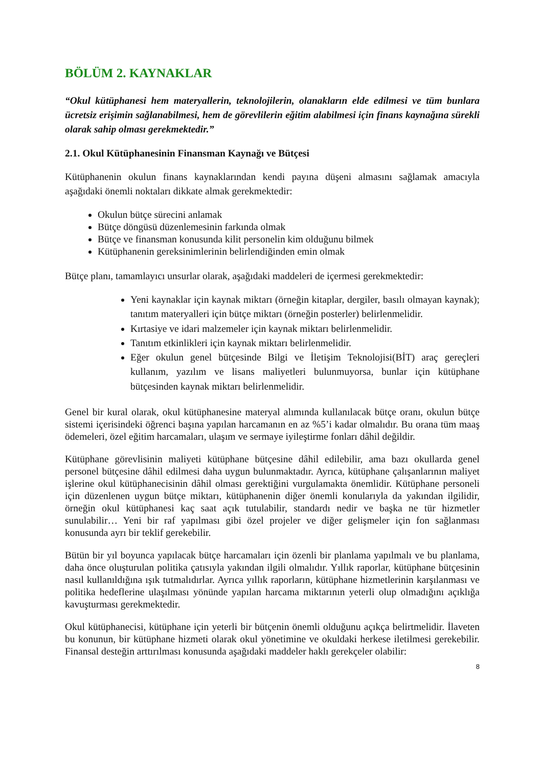BÖLÜM 2. KAYNAKLAR
“Okul kütüphanesi hem materyallerin, teknolojilerin, olanakların elde edilmesi ve tüm bunlara ücretsiz erişimin sağlanabilmesi, hem de görevlilerin eğitim alabilmesi için finans kaynağına sürekli olarak sahip olması gerekmektedir.”
2.1. Okul Kütüphanesinin Finansman Kaynağı ve Bütçesi
Kütüphanenin okulun finans kaynaklarından kendi payına düşeni almasını sağlamak amacıyla aşağıdaki önemli noktaları dikkate almak gerekmektedir:
Okulun bütçe sürecini anlamak
Bütçe döngüsü düzenlemesinin farkında olmak
Bütçe ve finansman konusunda kilit personelin kim olduğunu bilmek
Kütüphanenin gereksinimlerinin belirlendiğinden emin olmak
Bütçe planı, tamamlayıcı unsurlar olarak, aşağıdaki maddeleri de içermesi gerekmektedir:
Yeni kaynaklar için kaynak miktarı (örneğin kitaplar, dergiler, basılı olmayan kaynak); tanıtım materyalleri için bütçe miktarı (örneğin posterler) belirlenmelidir.
Kırtasiye ve idari malzemeler için kaynak miktarı belirlenmelidir.
Tanıtım etkinlikleri için kaynak miktarı belirlenmelidir.
Eğer okulun genel bütçesinde Bilgi ve İletişim Teknolojisi(BİT) araç gereçleri kullanım, yazılım ve lisans maliyetleri bulunmuyorsa, bunlar için kütüphane bütçesinden kaynak miktarı belirlenmelidir.
Genel bir kural olarak, okul kütüphanesine materyal alımında kullanılacak bütçe oranı, okulun bütçe sistemi içerisindeki öğrenci başına yapılan harcamanın en az %5’i kadar olmalıdır. Bu orana tüm maaş ödemeleri, özel eğitim harcamaları, ulaşım ve sermaye iyileştirme fonları dâhil değildir.
Kütüphane görevlisinin maliyeti kütüphane bütçesine dâhil edilebilir, ama bazı okullarda genel personel bütçesine dâhil edilmesi daha uygun bulunmaktadır. Ayrıca, kütüphane çalışanlarının maliyet işlerine okul kütüphanecisinin dâhil olması gerektiğini vurgulamakta önemlidir. Kütüphane personeli için düzenlenen uygun bütçe miktarı, kütüphanenin diğer önemli konularıyla da yakından ilgilidir, örneğin okul kütüphanesi kaç saat açık tutulabilir, standardı nedir ve başka ne tür hizmetler sunulabilir… Yeni bir raf yapılması gibi özel projeler ve diğer gelişmeler için fon sağlanması konusunda ayrı bir teklif gerekebilir.
Bütün bir yıl boyunca yapılacak bütçe harcamaları için özenli bir planlama yapılmalı ve bu planlama, daha önce oluşturulan politika çatısıyla yakından ilgili olmalıdır. Yıllık raporlar, kütüphane bütçesinin nasıl kullanıldığına ışık tutmalıdırlar. Ayrıca yıllık raporların, kütüphane hizmetlerinin karşılanması ve politika hedeflerine ulaşılması yönünde yapılan harcama miktarının yeterli olup olmadığını açıklığa kavuşturması gerekmektedir.
Okul kütüphanecisi, kütüphane için yeterli bir bütçenin önemli olduğunu açıkça belirtmelidir. İlaveten bu konunun, bir kütüphane hizmeti olarak okul yönetimine ve okuldaki herkese iletilmesi gerekebilir. Finansal desteğin arttırılması konusunda aşağıdaki maddeler haklı gerekçeler olabilir:
8